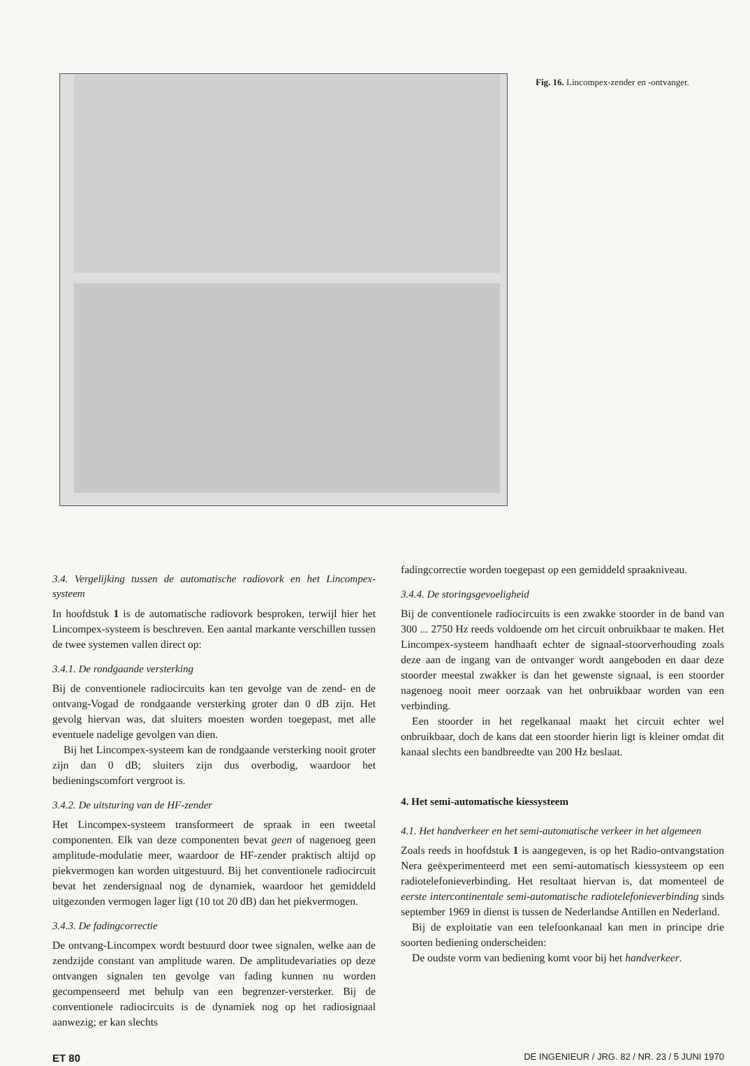Fig. 16. Lincompex-zender en -ontvanger.
3.4. Vergelijking tussen de automatische radiovork en het Lincompex-systeem
In hoofdstuk 1 is de automatische radiovork besproken, terwijl hier het Lincompex-systeem is beschreven. Een aantal markante verschillen tussen de twee systemen vallen direct op:
3.4.1. De rondgaande versterking
Bij de conventionele radiocircuits kan ten gevolge van de zend- en de ontvang-Vogad de rondgaande versterking groter dan 0 dB zijn. Het gevolg hiervan was, dat sluiters moesten worden toegepast, met alle eventuele nadelige gevolgen van dien.
Bij het Lincompex-systeem kan de rondgaande versterking nooit groter zijn dan 0 dB; sluiters zijn dus overbodig, waardoor het bedieningscomfort vergroot is.
3.4.2. De uitsturing van de HF-zender
Het Lincompex-systeem transformeert de spraak in een tweetal componenten. Elk van deze componenten bevat geen of nagenoeg geen amplitude-modulatie meer, waardoor de HF-zender praktisch altijd op piekvermogen kan worden uitgestuurd. Bij het conventionele radiocircuit bevat het zendersignaal nog de dynamiek, waardoor het gemiddeld uitgezonden vermogen lager ligt (10 tot 20 dB) dan het piekvermogen.
3.4.3. De fadingcorrectie
De ontvang-Lincompex wordt bestuurd door twee signalen, welke aan de zendzijde constant van amplitude waren. De amplitudevariaties op deze ontvangen signalen ten gevolge van fading kunnen nu worden gecompenseerd met behulp van een begrenzer-versterker. Bij de conventionele radiocircuits is de dynamiek nog op het radiosignaal aanwezig; er kan slechts
fadingcorrectie worden toegepast op een gemiddeld spraakniveau.
3.4.4. De storingsgevoeligheid
Bij de conventionele radiocircuits is een zwakke stoorder in de band van 300 ... 2750 Hz reeds voldoende om het circuit onbruikbaar te maken. Het Lincompex-systeem handhaaft echter de signaal-stoorverhouding zoals deze aan de ingang van de ontvanger wordt aangeboden en daar deze stoorder meestal zwakker is dan het gewenste signaal, is een stoorder nagenoeg nooit meer oorzaak van het onbruikbaar worden van een verbinding.
Een stoorder in het regelkanaal maakt het circuit echter wel onbruikbaar, doch de kans dat een stoorder hierin ligt is kleiner omdat dit kanaal slechts een bandbreedte van 200 Hz beslaat.
4. Het semi-automatische kiessysteem
4.1. Het handverkeer en het semi-automatische verkeer in het algemeen
Zoals reeds in hoofdstuk 1 is aangegeven, is op het Radio-ontvangstation Nera geëxperimenteerd met een semi-automatisch kiessysteem op een radiotelefonieverbinding. Het resultaat hiervan is, dat momenteel de eerste intercontinentale semi-automatische radiotelefonieverbinding sinds september 1969 in dienst is tussen de Nederlandse Antillen en Nederland.
Bij de exploitatie van een telefoonkanaal kan men in principe drie soorten bediening onderscheiden:
De oudste vorm van bediening komt voor bij het handverkeer.
ET 80 DE INGENIEUR / JRG. 82 / NR. 23 / 5 JUNI 1970